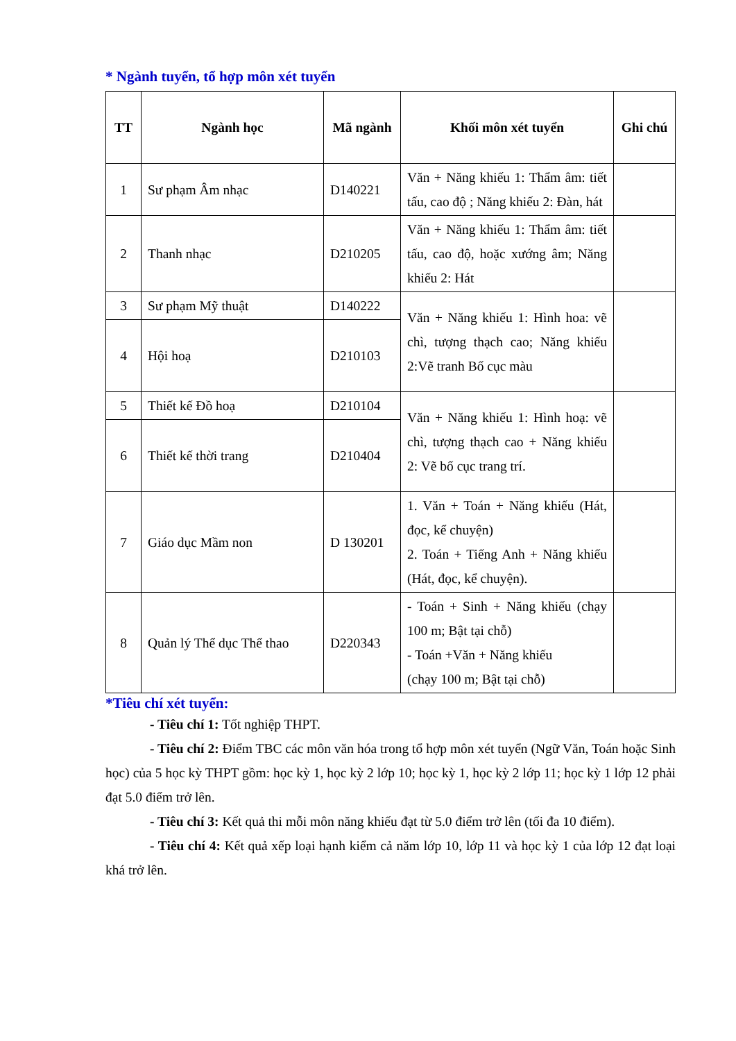* Ngành tuyển, tổ hợp môn xét tuyển
| TT | Ngành học | Mã ngành | Khối môn xét tuyển | Ghi chú |
| --- | --- | --- | --- | --- |
| 1 | Sư phạm Âm nhạc | D140221 | Văn + Năng khiếu 1: Thẩm âm: tiết tấu, cao độ ; Năng khiếu 2: Đàn, hát | |
| 2 | Thanh nhạc | D210205 | Văn + Năng khiếu 1: Thẩm âm: tiết tấu, cao độ, hoặc xướng âm; Năng khiếu 2: Hát | |
| 3 | Sư phạm Mỹ thuật | D140222 | Văn + Năng khiếu 1: Hình hoa: vẽ chì, tượng thạch cao; Năng khiếu 2:Vẽ tranh Bố cục màu | |
| 4 | Hội hoạ | D210103 | | |
| 5 | Thiết kế Đồ hoạ | D210104 | Văn + Năng khiếu 1: Hình hoạ: vẽ chì, tượng thạch cao + Năng khiếu 2: Vẽ bố cục trang trí. | |
| 6 | Thiết kế thời trang | D210404 | | |
| 7 | Giáo dục Mầm non | D 130201 | 1. Văn + Toán + Năng khiếu (Hát, đọc, kể chuyện) 2. Toán + Tiếng Anh + Năng khiếu (Hát, đọc, kể chuyện). | |
| 8 | Quản lý Thể dục Thể thao | D220343 | - Toán + Sinh + Năng khiếu (chạy 100 m; Bật tại chỗ) - Toán +Văn + Năng khiếu (chạy 100 m; Bật tại chỗ) | |
*Tiêu chí xét tuyển:
- Tiêu chí 1: Tốt nghiệp THPT.
- Tiêu chí 2: Điểm TBC các môn văn hóa trong tổ hợp môn xét tuyển (Ngữ Văn, Toán hoặc Sinh học) của 5 học kỳ THPT gồm: học kỳ 1, học kỳ 2 lớp 10; học kỳ 1, học kỳ 2 lớp 11; học kỳ 1 lớp 12 phải đạt 5.0 điểm trở lên.
- Tiêu chí 3: Kết quả thi mỗi môn năng khiếu đạt từ 5.0 điểm trở lên (tối đa 10 điểm).
- Tiêu chí 4: Kết quả xếp loại hạnh kiểm cả năm lớp 10, lớp 11 và học kỳ 1 của lớp 12 đạt loại khá trở lên.